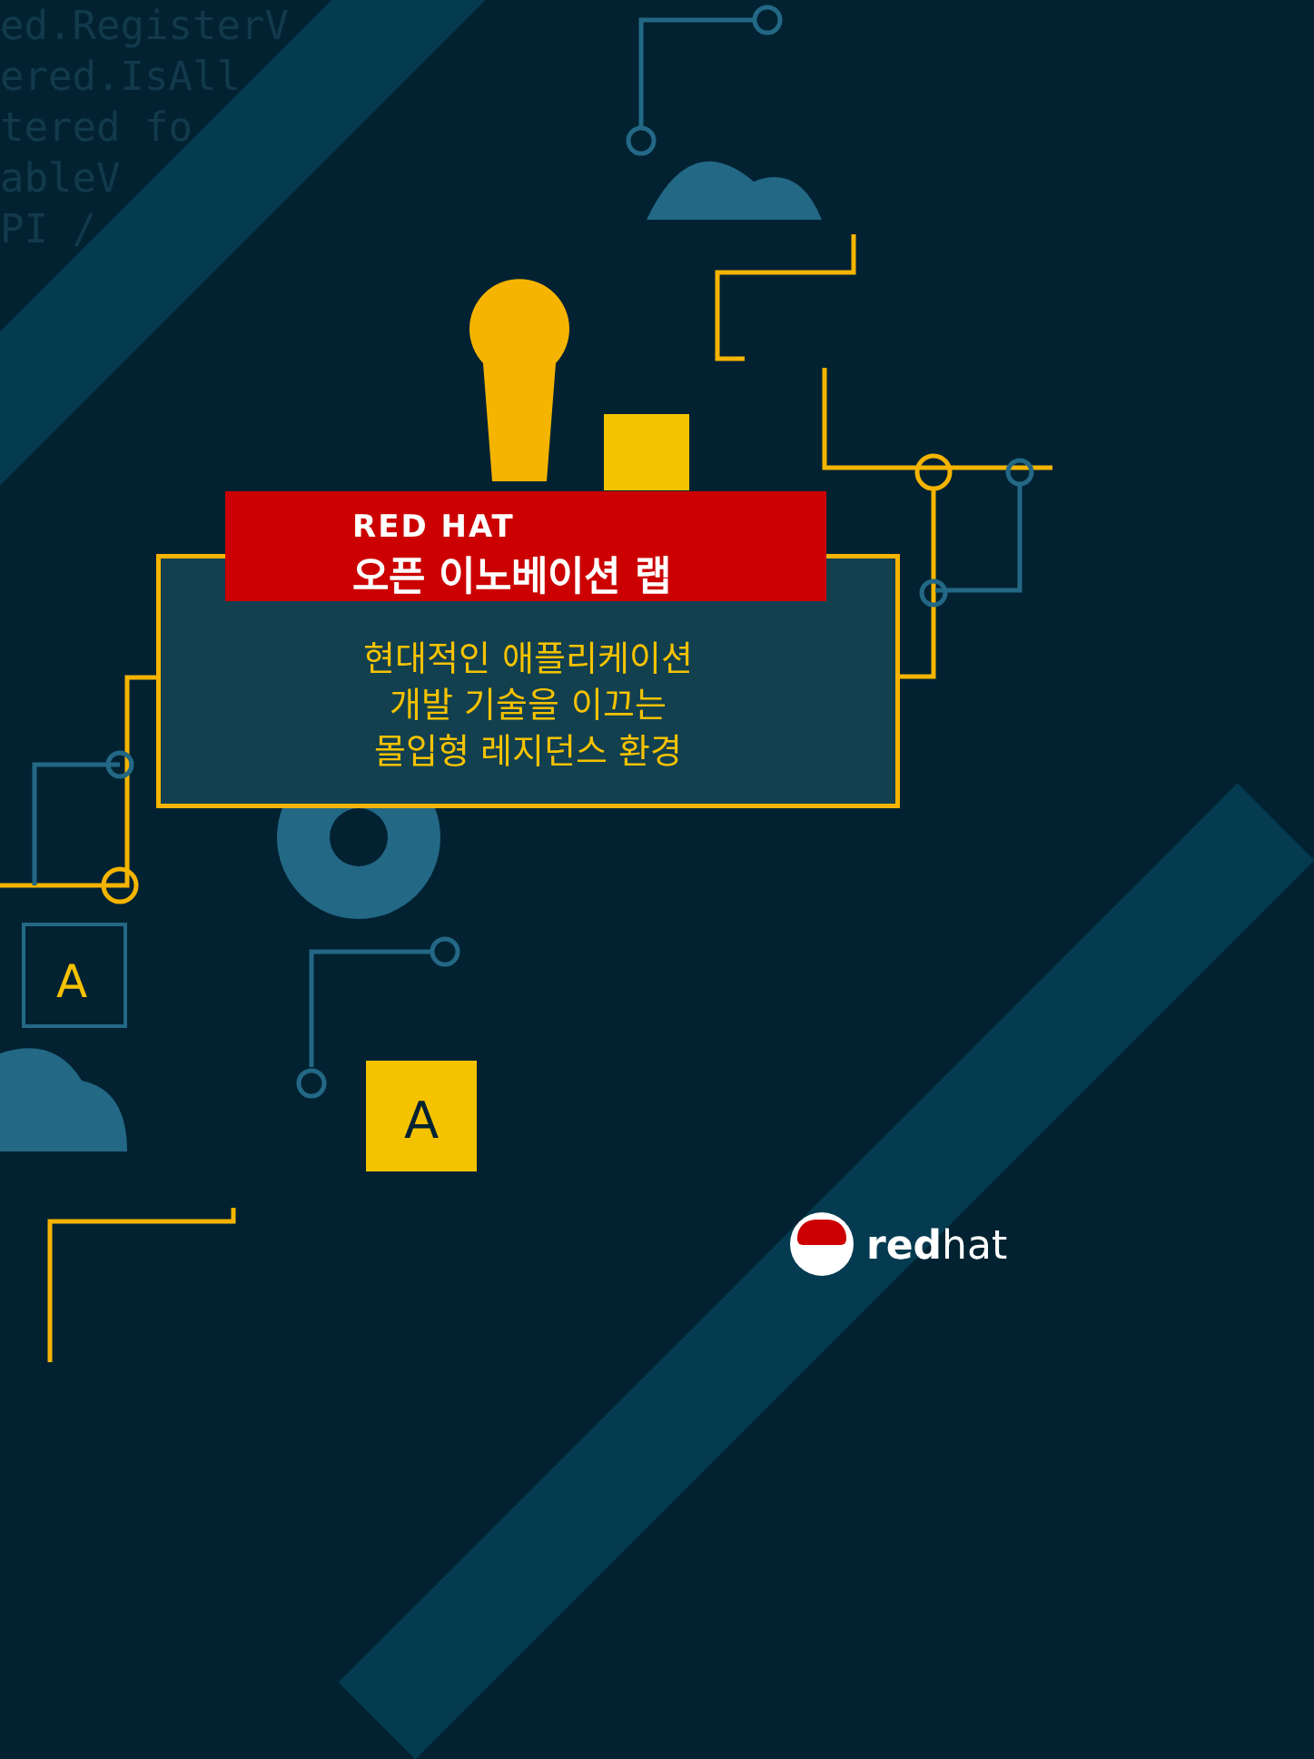ed.RegisterV ered.IsAll tered fo ableV PI /
A
A
RED HAT
오픈 이노베이션 랩
현대적인 애플리케이션
개발 기술을 이끄는
몰입형 레지던스 환경
redhat